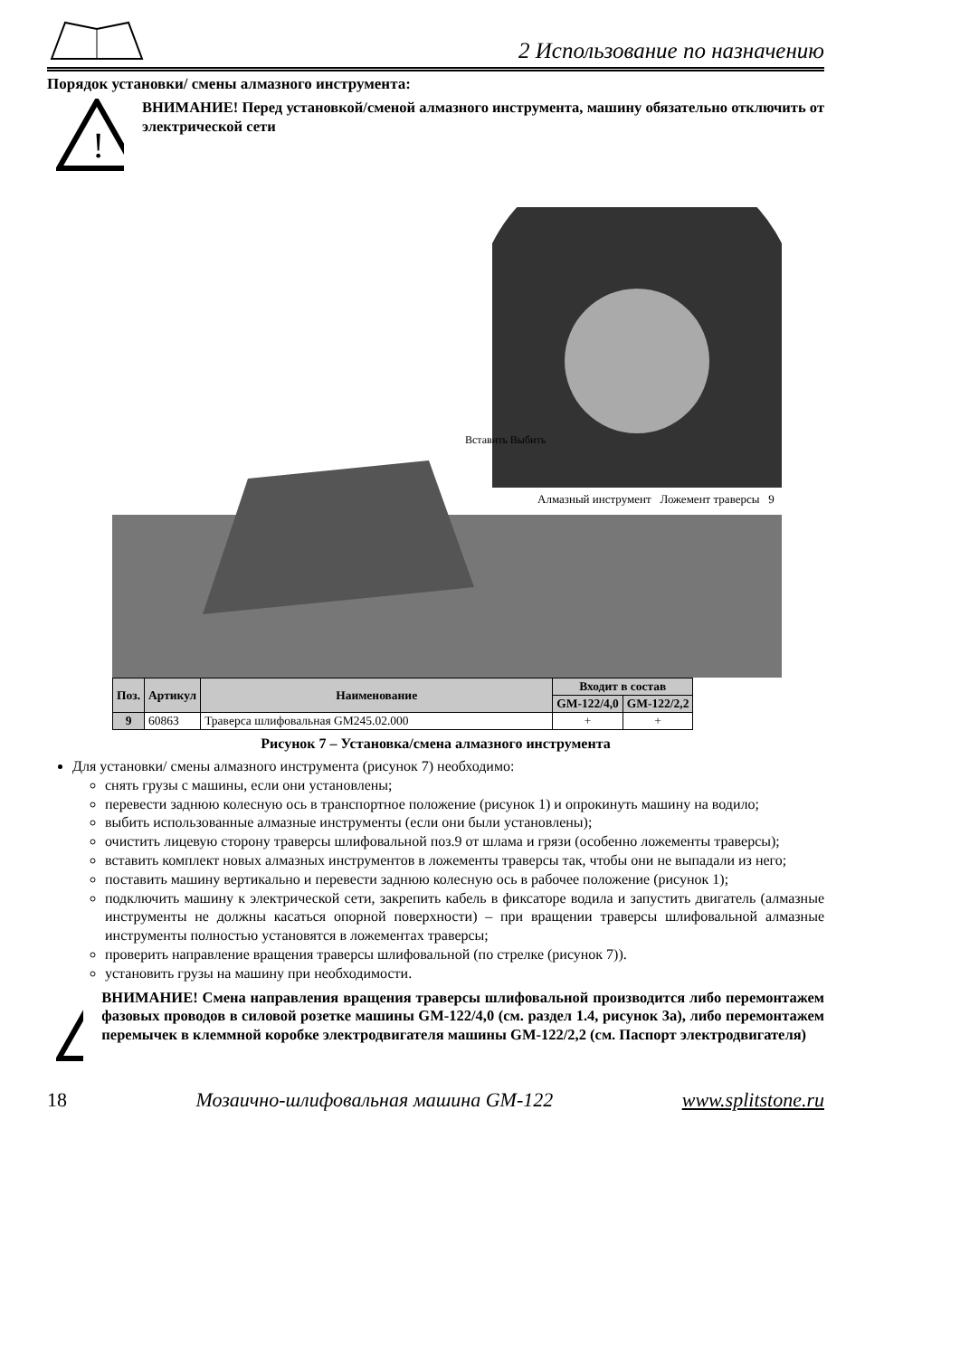2 Использование по назначению
Порядок установки/ смены алмазного инструмента:
!
ВНИМАНИЕ! Перед установкой/сменой алмазного инструмента, машину обязательно отключить от электрической сети
Алмазный инструмент Ложемент траверсы 9
Вставить Выбить
| Поз. | Артикул | Наименование | Входит в состав | |
| --- | --- | --- | --- | --- |
| | | | GM-122/4,0 | GM-122/2,2 |
| 9 | 60863 | Траверса шлифовальная GM245.02.000 | + | + |
Рисунок 7 – Установка/смена алмазного инструмента
Для установки/ смены алмазного инструмента (рисунок 7) необходимо:
снять грузы с машины, если они установлены;
перевести заднюю колесную ось в транспортное положение (рисунок 1) и опрокинуть машину на водило;
выбить использованные алмазные инструменты (если они были установлены);
очистить лицевую сторону траверсы шлифовальной поз.9 от шлама и грязи (особенно ложементы траверсы);
вставить комплект новых алмазных инструментов в ложементы траверсы так, чтобы они не выпадали из него;
поставить машину вертикально и перевести заднюю колесную ось в рабочее положение (рисунок 1);
подключить машину к электрической сети, закрепить кабель в фиксаторе водила и запустить двигатель (алмазные инструменты не должны касаться опорной поверхности) – при вращении траверсы шлифовальной алмазные инструменты полностью установятся в ложементах траверсы;
проверить направление вращения траверсы шлифовальной (по стрелке (рисунок 7)).
установить грузы на машину при необходимости.
!
ВНИМАНИЕ! Смена направления вращения траверсы шлифовальной производится либо перемонтажем фазовых проводов в силовой розетке машины GM-122/4,0 (см. раздел 1.4, рисунок 3а), либо перемонтажем перемычек в клеммной коробке электродвигателя машины GM-122/2,2 (см. Паспорт электродвигателя)
18 Мозаично-шлифовальная машина GM-122 www.splitstone.ru